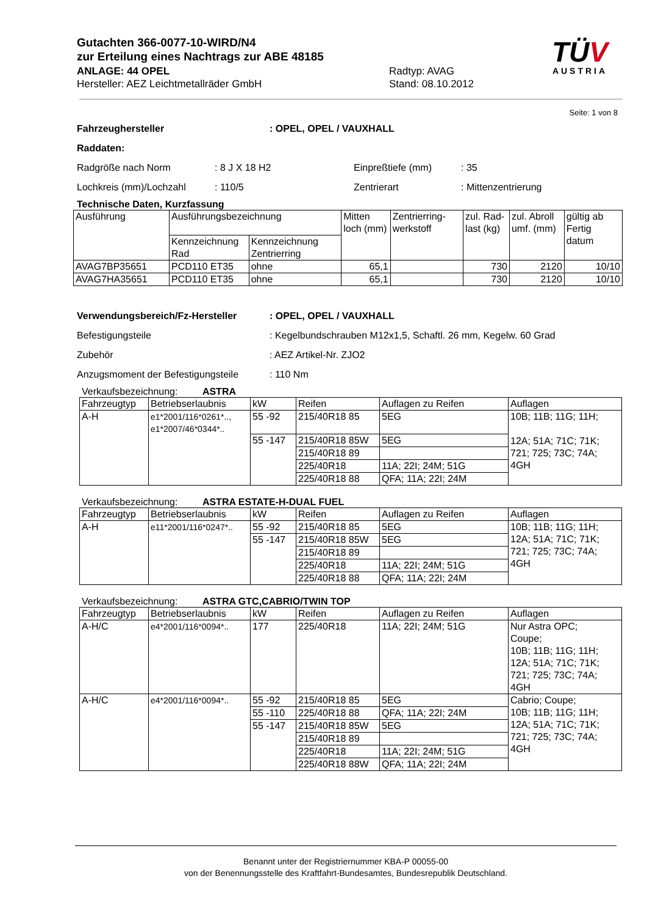Gutachten 366-0077-10-WIRD/N4
zur Erteilung eines Nachtrags zur ABE 48185
ANLAGE: 44 OPEL Radtyp: AVAG
Hersteller: AEZ Leichtmetallräder GmbH Stand: 08.10.2012
TÜV
AUSTRIA
Seite: 1 von 8
Fahrzeughersteller : OPEL, OPEL / VAUXHALL
Raddaten:
Radgröße nach Norm : 8 J X 18 H2 Einpreßtiefe (mm) : 35
Lochkreis (mm)/Lochzahl : 110/5 Zentrierart : Mittenzentrierung
Technische Daten, Kurzfassung
| Ausführung | Ausführungsbezeichnung | | Mitten loch (mm) | Zentrierring-werkstoff | zul. Rad-last (kg) | zul. Abroll umf. (mm) | gültig ab Fertig datum |
| --- | --- | --- | --- | --- | --- | --- | --- |
| | Kennzeichnung Rad | Kennzeichnung Zentrierring | | | | | |
| AVAG7BP35651 | PCD110 ET35 | ohne | 65,1 | | 730 | 2120 | 10/10 |
| AVAG7HA35651 | PCD110 ET35 | ohne | 65,1 | | 730 | 2120 | 10/10 |
Verwendungsbereich/Fz-Hersteller : OPEL, OPEL / VAUXHALL
Befestigungsteile : Kegelbundschrauben M12x1,5, Schaftl. 26 mm, Kegelw. 60 Grad
Zubehör : AEZ Artikel-Nr. ZJO2
Anzugsmoment der Befestigungsteile
: 110 Nm
Verkaufsbezeichnung: ASTRA
| Fahrzeugtyp | Betriebserlaubnis | kW | Reifen | Auflagen zu Reifen | Auflagen |
| --- | --- | --- | --- | --- | --- |
| A-H | e1*2001/116*0261*.., e1*2007/46*0344*.. | 55 -92 | 215/40R18 85 | 5EG | 10B; 11B; 11G; 11H; 12A; 51A; 71C; 71K; 721; 725; 73C; 74A; 4GH |
| | | 55 -147 | 215/40R18 85W | 5EG | |
| | | | 215/40R18 89 | | |
| | | | 225/40R18 | 11A; 22I; 24M; 51G | |
| | | | 225/40R18 88 | QFA; 11A; 22I; 24M | |
Verkaufsbezeichnung: ASTRA ESTATE-H-DUAL FUEL
| Fahrzeugtyp | Betriebserlaubnis | kW | Reifen | Auflagen zu Reifen | Auflagen |
| --- | --- | --- | --- | --- | --- |
| A-H | e11*2001/116*0247*.. | 55 -92 | 215/40R18 85 | 5EG | 10B; 11B; 11G; 11H; 12A; 51A; 71C; 71K; 721; 725; 73C; 74A; 4GH |
| | | 55 -147 | 215/40R18 85W | 5EG | |
| | | | 215/40R18 89 | | |
| | | | 225/40R18 | 11A; 22I; 24M; 51G | |
| | | | 225/40R18 88 | QFA; 11A; 22I; 24M | |
Verkaufsbezeichnung: ASTRA GTC,CABRIO/TWIN TOP
| Fahrzeugtyp | Betriebserlaubnis | kW | Reifen | Auflagen zu Reifen | Auflagen |
| --- | --- | --- | --- | --- | --- |
| A-H/C | e4*2001/116*0094*.. | 177 | 225/40R18 | 11A; 22I; 24M; 51G | Nur Astra OPC; Coupe; 10B; 11B; 11G; 11H; 12A; 51A; 71C; 71K; 721; 725; 73C; 74A; 4GH |
| A-H/C | e4*2001/116*0094*.. | 55 -92 | 215/40R18 85 | 5EG | Cabrio; Coupe; 10B; 11B; 11G; 11H; 12A; 51A; 71C; 71K; 721; 725; 73C; 74A; 4GH |
| | | 55 -110 | 225/40R18 88 | QFA; 11A; 22I; 24M | |
| | | 55 -147 | 215/40R18 85W | 5EG | |
| | | | 215/40R18 89 | | |
| | | | 225/40R18 | 11A; 22I; 24M; 51G | |
| | | | 225/40R18 88W | QFA; 11A; 22I; 24M | |
Benannt unter der Registriernummer KBA-P 00055-00
von der Benennungsstelle des Kraftfahrt-Bundesamtes, Bundesrepublik Deutschland.